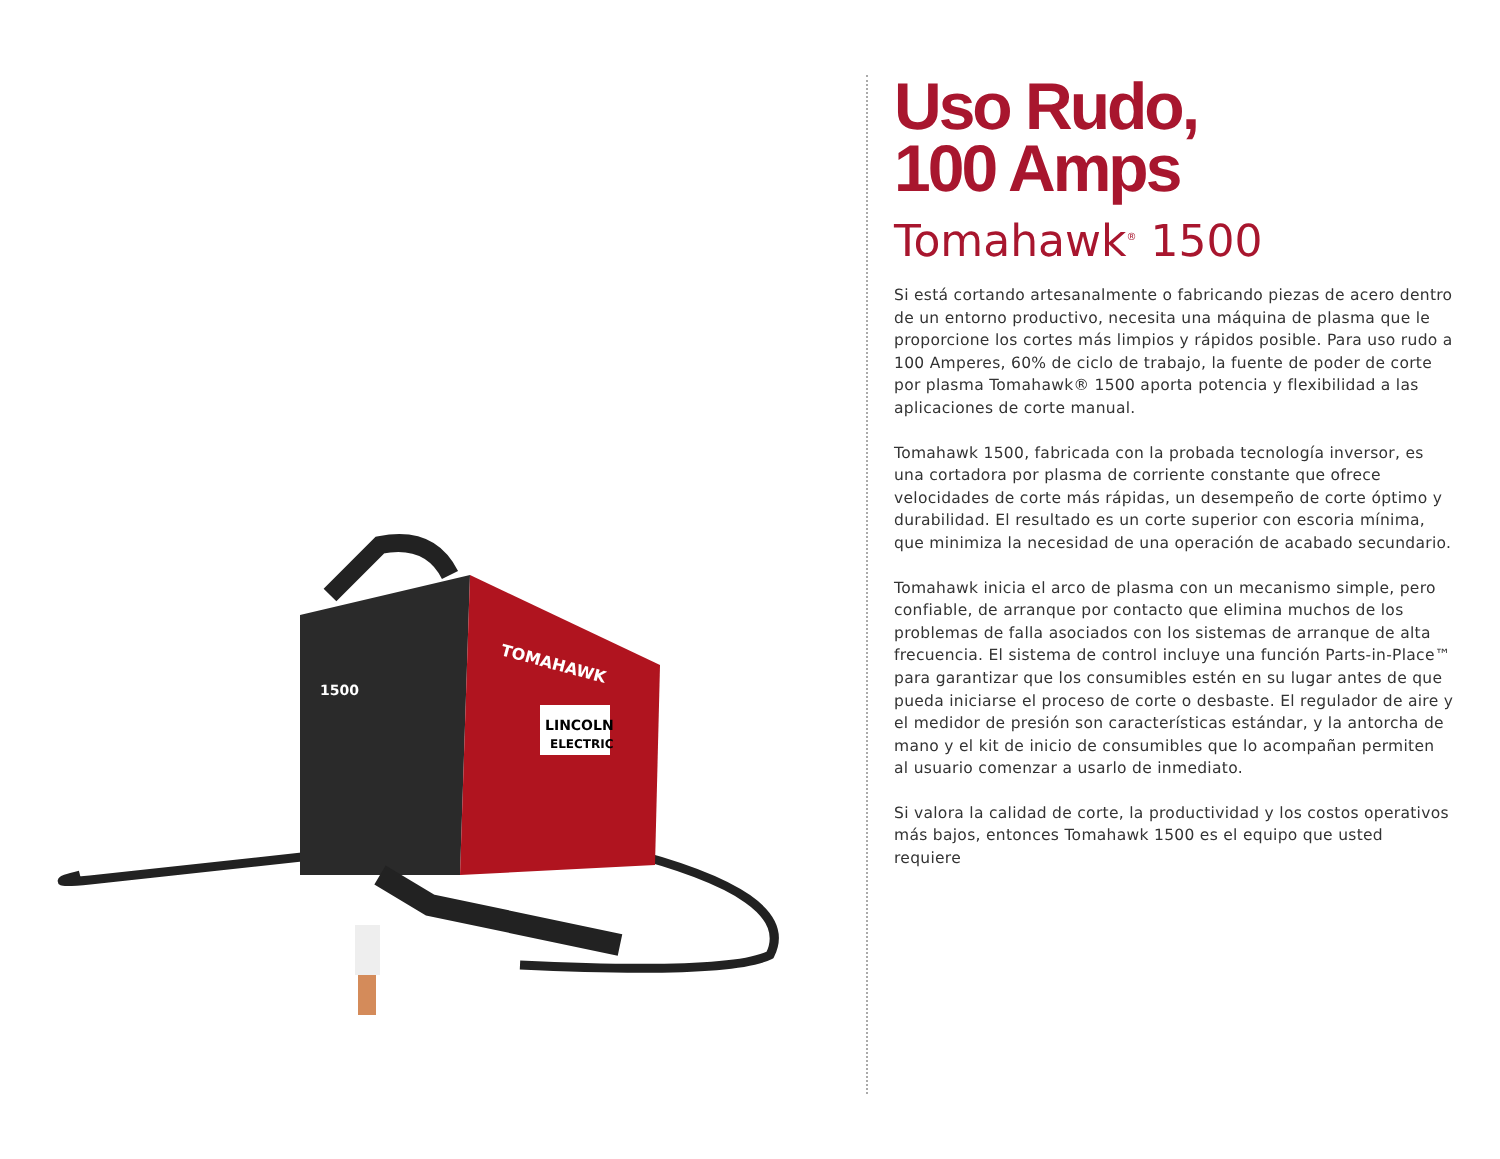TOMAHAWK
LINCOLN
ELECTRIC
1500
Uso Rudo,
100 Amps
Tomahawk<sup>®</sup> 1500
Si está cortando artesanalmente o fabricando piezas de acero dentro de un entorno productivo, necesita una máquina de plasma que le proporcione los cortes más limpios y rápidos posible. Para uso rudo a 100 Amperes, 60% de ciclo de trabajo, la fuente de poder de corte por plasma Tomahawk® 1500 aporta potencia y flexibilidad a las aplicaciones de corte manual.
Tomahawk 1500, fabricada con la probada tecnología inversor, es una cortadora por plasma de corriente constante que ofrece velocidades de corte más rápidas, un desempeño de corte óptimo y durabilidad. El resultado es un corte superior con escoria mínima, que minimiza la necesidad de una operación de acabado secundario.
Tomahawk inicia el arco de plasma con un mecanismo simple, pero confiable, de arranque por contacto que elimina muchos de los problemas de falla asociados con los sistemas de arranque de alta frecuencia. El sistema de control incluye una función Parts-in-Place™ para garantizar que los consumibles estén en su lugar antes de que pueda iniciarse el proceso de corte o desbaste. El regulador de aire y el medidor de presión son características estándar, y la antorcha de mano y el kit de inicio de consumibles que lo acompañan permiten al usuario comenzar a usarlo de inmediato.
Si valora la calidad de corte, la productividad y los costos operativos más bajos, entonces Tomahawk 1500 es el equipo que usted requiere